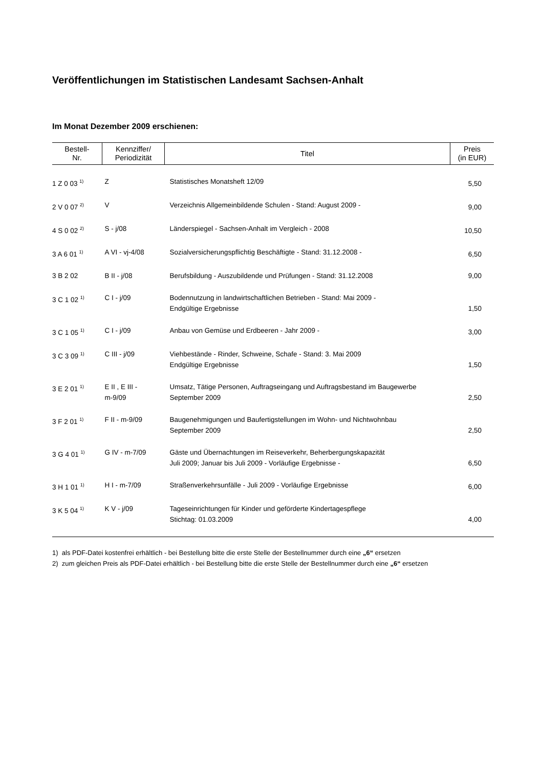Veröffentlichungen im Statistischen Landesamt Sachsen-Anhalt
Im Monat Dezember 2009 erschienen:
| Bestell- Nr. | Kennziffer/ Periodizität | Titel | Preis (in EUR) |
| --- | --- | --- | --- |
| 1 Z 0 03 <sup>1)</sup> | Z | Statistisches Monatsheft 12/09 | 5,50 |
| 2 V 0 07 <sup>2)</sup> | V | Verzeichnis Allgemeinbildende Schulen - Stand: August 2009 - | 9,00 |
| 4 S 0 02 <sup>2)</sup> | S - j/08 | Länderspiegel - Sachsen-Anhalt im Vergleich - 2008 | 10,50 |
| 3 A 6 01 <sup>1)</sup> | A VI - vj-4/08 | Sozialversicherungspflichtig Beschäftigte - Stand: 31.12.2008 - | 6,50 |
| 3 B 2 02 | B II - j/08 | Berufsbildung - Auszubildende und Prüfungen - Stand: 31.12.2008 | 9,00 |
| 3 C 1 02 <sup>1)</sup> | C I - j/09 | Bodennutzung in landwirtschaftlichen Betrieben - Stand: Mai 2009 - Endgültige Ergebnisse | 1,50 |
| 3 C 1 05 <sup>1)</sup> | C I - j/09 | Anbau von Gemüse und Erdbeeren - Jahr 2009 - | 3,00 |
| 3 C 3 09 <sup>1)</sup> | C III - j/09 | Viehbestände - Rinder, Schweine, Schafe - Stand: 3. Mai 2009 Endgültige Ergebnisse | 1,50 |
| 3 E 2 01 <sup>1)</sup> | E II , E III - m-9/09 | Umsatz, Tätige Personen, Auftragseingang und Auftragsbestand im Baugewerbe September 2009 | 2,50 |
| 3 F 2 01 <sup>1)</sup> | F II - m-9/09 | Baugenehmigungen und Baufertigstellungen im Wohn- und Nichtwohnbau September 2009 | 2,50 |
| 3 G 4 01 <sup>1)</sup> | G IV - m-7/09 | Gäste und Übernachtungen im Reiseverkehr, Beherbergungskapazität Juli 2009; Januar bis Juli 2009 - Vorläufige Ergebnisse - | 6,50 |
| 3 H 1 01 <sup>1)</sup> | H I - m-7/09 | Straßenverkehrsunfälle - Juli 2009 - Vorläufige Ergebnisse | 6,00 |
| 3 K 5 04 <sup>1)</sup> | K V - j/09 | Tageseinrichtungen für Kinder und geförderte Kindertagespflege Stichtag: 01.03.2009 | 4,00 |
1) als PDF-Datei kostenfrei erhältlich - bei Bestellung bitte die erste Stelle der Bestellnummer durch eine „6“ ersetzen
2) zum gleichen Preis als PDF-Datei erhältlich - bei Bestellung bitte die erste Stelle der Bestellnummer durch eine „6“ ersetzen